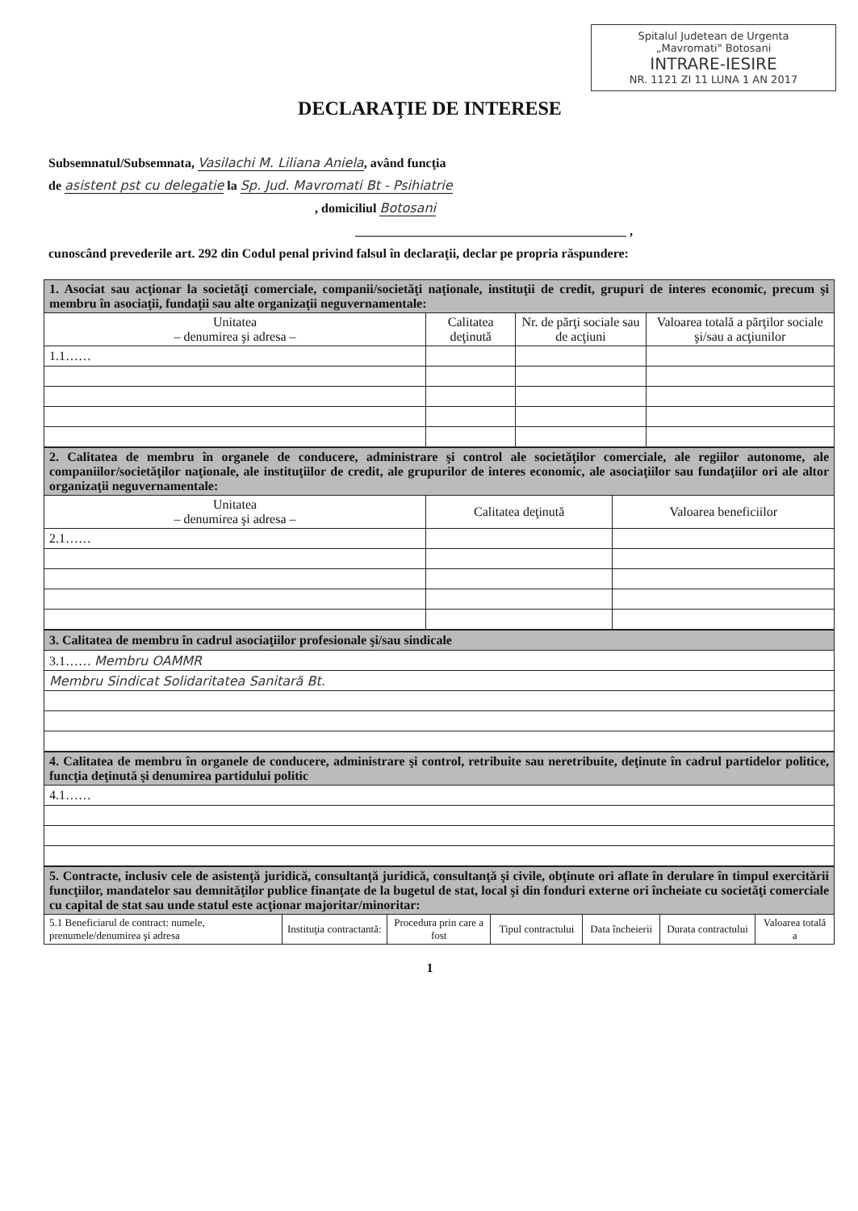Spitalul Judetean de Urgenta
„Mavromati" Botosani
INTRARE-IESIRE
NR. 1121 ZI 11 LUNA 1 AN 2017
DECLARAŢIE DE INTERESE
Subsemnatul/Subsemnata, Vasilachi M. Liliana Aniela, având funcţia
de asistent pst cu delegatie la Sp. Jud. Mavromati Bt - Psihiatrie
, domiciliul Botosani
__________________________________________ ,
cunoscând prevederile art. 292 din Codul penal privind falsul în declaraţii, declar pe propria răspundere:
| 1. Asociat sau acţionar la societăţi comerciale, companii/societăţi naţionale, instituţii de credit, grupuri de interes economic, precum şi membru în asociaţii, fundaţii sau alte organizaţii neguvernamentale: | | | |
| Unitatea – denumirea şi adresa – | Calitatea deţinută | Nr. de părţi sociale sau de acţiuni | Valoarea totală a părţilor sociale şi/sau a acţiunilor |
| 1.1…… | | | |
| 2. Calitatea de membru în organele de conducere, administrare şi control ale societăţilor comerciale, ale regiilor autonome, ale companiilor/societăţilor naţionale, ale instituţiilor de credit, ale grupurilor de interes economic, ale asociaţiilor sau fundaţiilor ori ale altor organizaţii neguvernamentale: | | |
| Unitatea – denumirea şi adresa – | Calitatea deţinută | Valoarea beneficiilor |
| 2.1…… | | |
| 3. Calitatea de membru în cadrul asociaţiilor profesionale şi/sau sindicale |
| 3.1…… Membru OAMMR |
| Membru Sindicat Solidaritatea Sanitară Bt. |
| 4. Calitatea de membru în organele de conducere, administrare şi control, retribuite sau neretribuite, deţinute în cadrul partidelor politice, funcţia deţinută şi denumirea partidului politic |
| 4.1…… |
| 5. Contracte, inclusiv cele de asistenţă juridică, consultanţă juridică, consultanţă şi civile, obţinute ori aflate în derulare în timpul exercitării funcţiilor, mandatelor sau demnităţilor publice finanţate de la bugetul de stat, local şi din fonduri externe ori încheiate cu societăţi comerciale cu capital de stat sau unde statul este acţionar majoritar/minoritar: | | | | | | |
| 5.1 Beneficiarul de contract: numele, prenumele/denumirea şi adresa | Instituţia contractantă: | Procedura prin care a fost | Tipul contractului | Data încheierii | Durata contractului | Valoarea totală a |
1